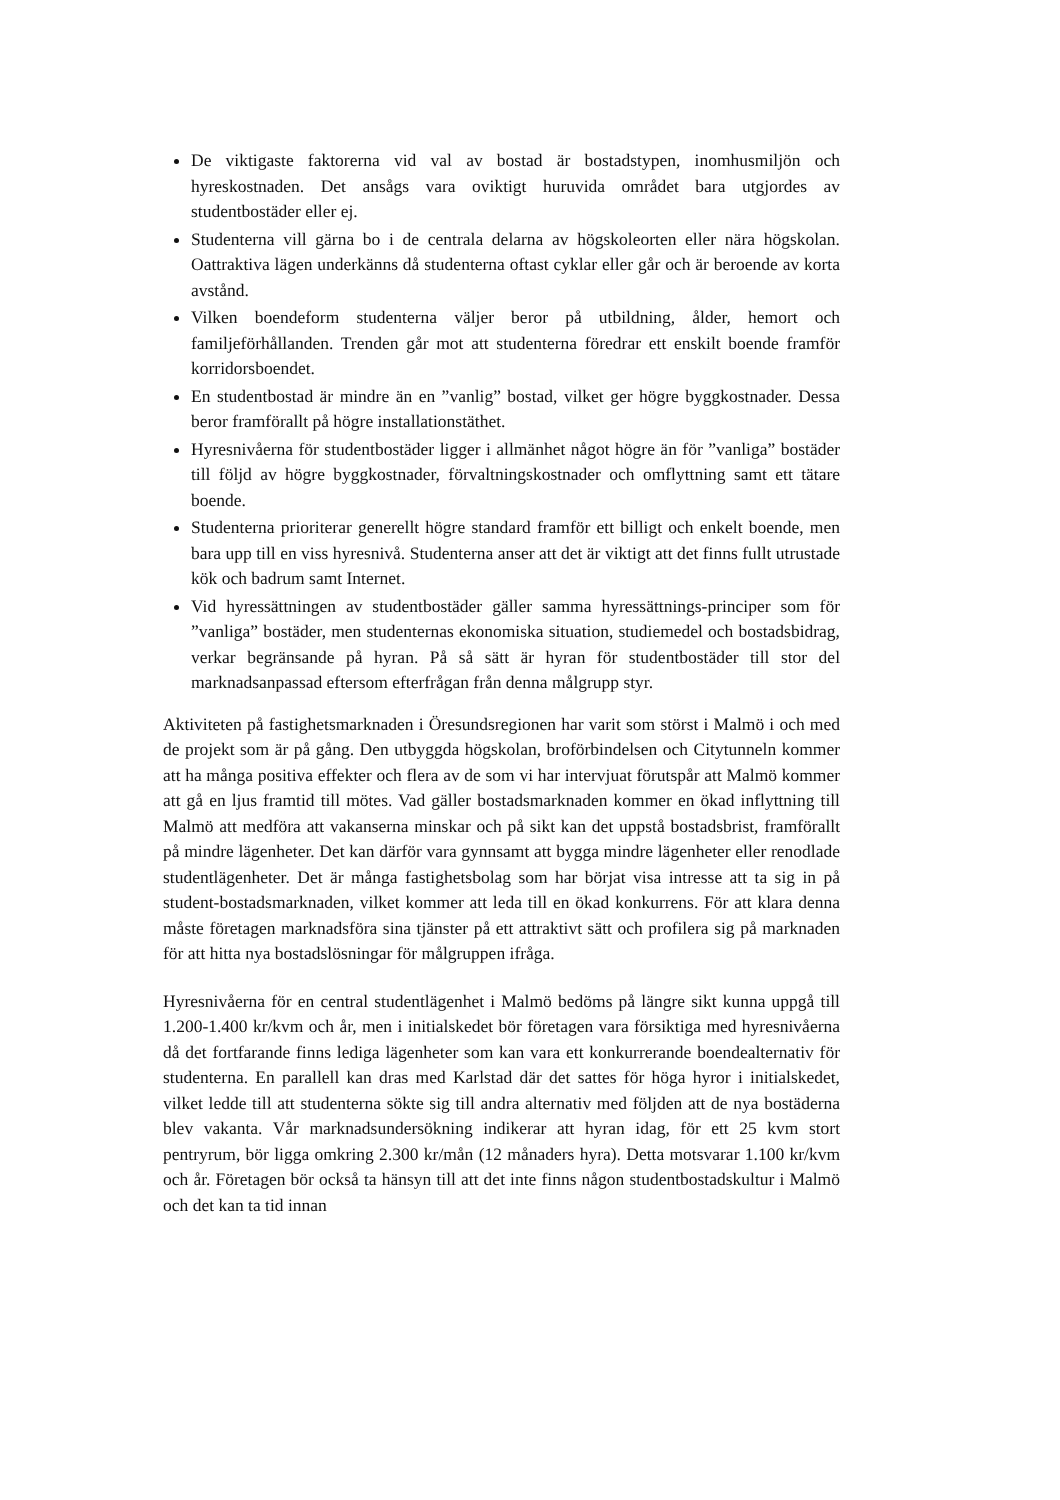De viktigaste faktorerna vid val av bostad är bostadstypen, inomhusmiljön och hyreskostnaden. Det ansågs vara oviktigt huruvida området bara utgjordes av studentbostäder eller ej.
Studenterna vill gärna bo i de centrala delarna av högskoleorten eller nära högskolan. Oattraktiva lägen underkänns då studenterna oftast cyklar eller går och är beroende av korta avstånd.
Vilken boendeform studenterna väljer beror på utbildning, ålder, hemort och familjeförhållanden. Trenden går mot att studenterna föredrar ett enskilt boende framför korridorsboendet.
En studentbostad är mindre än en ”vanlig” bostad, vilket ger högre byggkostnader. Dessa beror framförallt på högre installationstäthet.
Hyresnivåerna för studentbostäder ligger i allmänhet något högre än för ”vanliga” bostäder till följd av högre byggkostnader, förvaltningskostnader och omflyttning samt ett tätare boende.
Studenterna prioriterar generellt högre standard framför ett billigt och enkelt boende, men bara upp till en viss hyresnivå. Studenterna anser att det är viktigt att det finns fullt utrustade kök och badrum samt Internet.
Vid hyressättningen av studentbostäder gäller samma hyressättnings-principer som för ”vanliga” bostäder, men studenternas ekonomiska situation, studiemedel och bostadsbidrag, verkar begränsande på hyran. På så sätt är hyran för studentbostäder till stor del marknadsanpassad eftersom efterfrågan från denna målgrupp styr.
Aktiviteten på fastighetsmarknaden i Öresundsregionen har varit som störst i Malmö i och med de projekt som är på gång. Den utbyggda högskolan, broförbindelsen och Citytunneln kommer att ha många positiva effekter och flera av de som vi har intervjuat förutspår att Malmö kommer att gå en ljus framtid till mötes. Vad gäller bostadsmarknaden kommer en ökad inflyttning till Malmö att medföra att vakanserna minskar och på sikt kan det uppstå bostadsbrist, framförallt på mindre lägenheter. Det kan därför vara gynnsamt att bygga mindre lägenheter eller renodlade studentlägenheter. Det är många fastighetsbolag som har börjat visa intresse att ta sig in på student-bostadsmarknaden, vilket kommer att leda till en ökad konkurrens. För att klara denna måste företagen marknadsföra sina tjänster på ett attraktivt sätt och profilera sig på marknaden för att hitta nya bostadslösningar för målgruppen ifråga.
Hyresnivåerna för en central studentlägenhet i Malmö bedöms på längre sikt kunna uppgå till 1.200-1.400 kr/kvm och år, men i initialskedet bör företagen vara försiktiga med hyresnivåerna då det fortfarande finns lediga lägenheter som kan vara ett konkurrerande boendealternativ för studenterna. En parallell kan dras med Karlstad där det sattes för höga hyror i initialskedet, vilket ledde till att studenterna sökte sig till andra alternativ med följden att de nya bostäderna blev vakanta. Vår marknadsundersökning indikerar att hyran idag, för ett 25 kvm stort pentryrum, bör ligga omkring 2.300 kr/mån (12 månaders hyra). Detta motsvarar 1.100 kr/kvm och år. Företagen bör också ta hänsyn till att det inte finns någon studentbostadskultur i Malmö och det kan ta tid innan